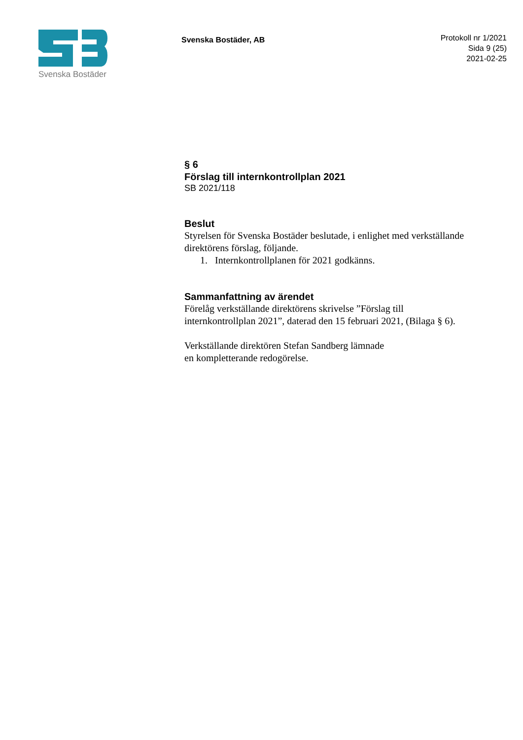Svenska Bostäder
Svenska Bostäder, AB
Protokoll nr 1/2021
Sida 9 (25)
2021-02-25
§ 6
Förslag till internkontrollplan 2021
SB 2021/118
Beslut
Styrelsen för Svenska Bostäder beslutade, i enlighet med verkställande direktörens förslag, följande.
1. Internkontrollplanen för 2021 godkänns.
Sammanfattning av ärendet
Förelåg verkställande direktörens skrivelse ”Förslag till internkontrollplan 2021”, daterad den 15 februari 2021, (Bilaga § 6).
Verkställande direktören Stefan Sandberg lämnade
en kompletterande redogörelse.